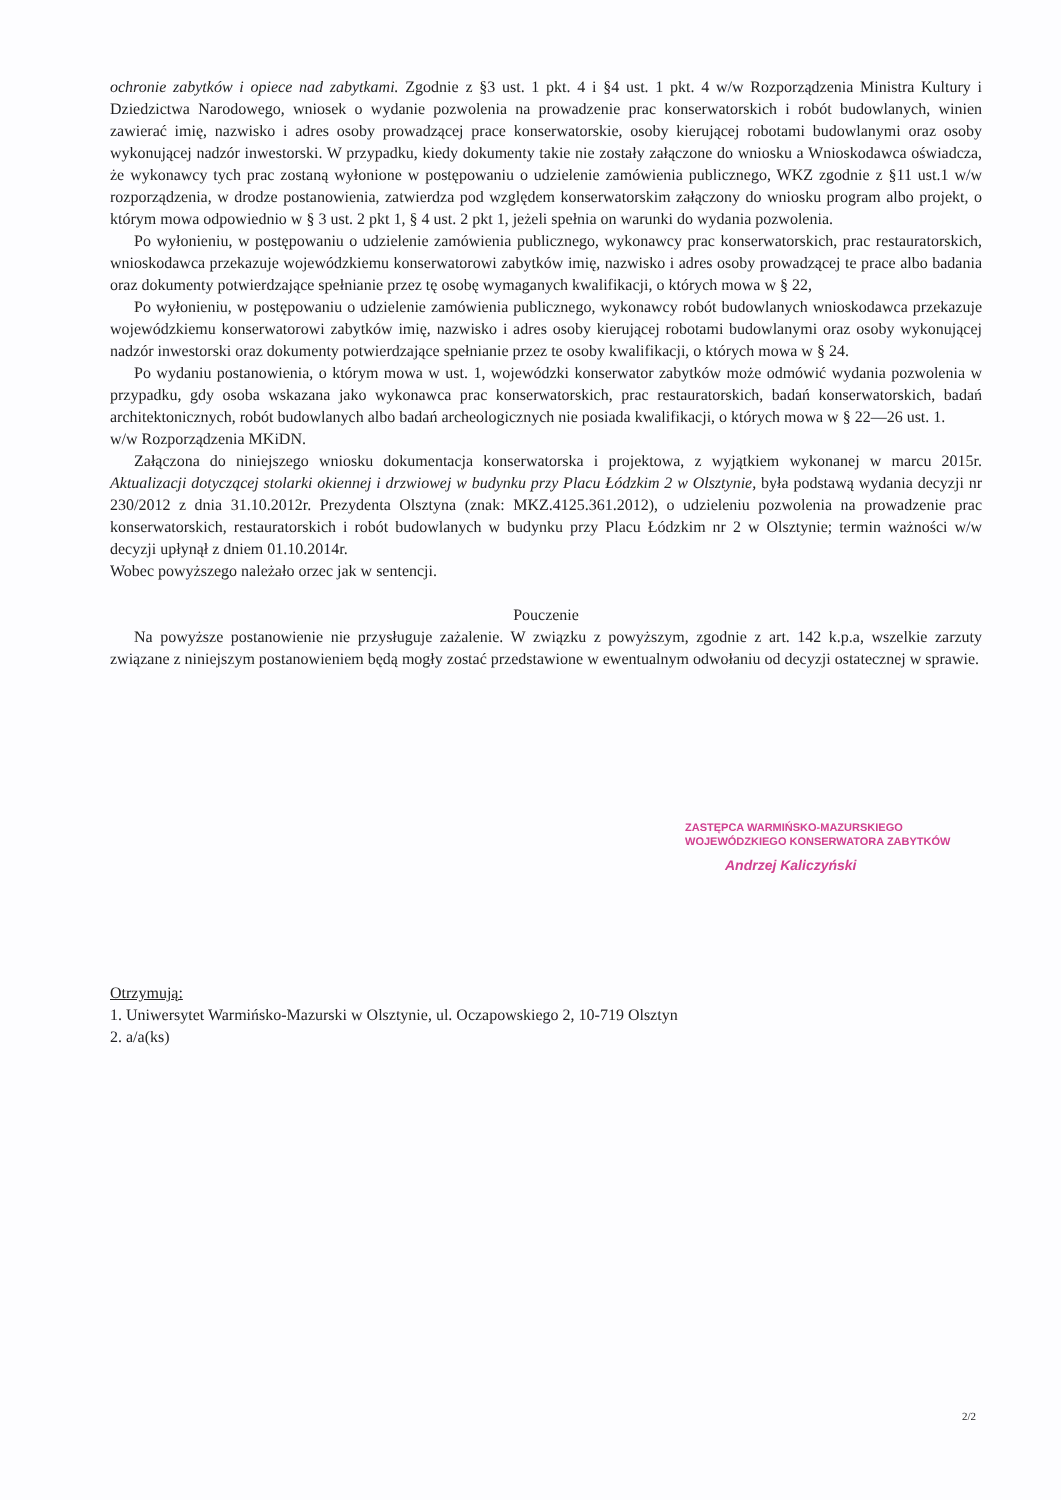ochronie zabytków i opiece nad zabytkami. Zgodnie z §3 ust. 1 pkt. 4 i §4 ust. 1 pkt. 4 w/w Rozporządzenia Ministra Kultury i Dziedzictwa Narodowego, wniosek o wydanie pozwolenia na prowadzenie prac konserwatorskich i robót budowlanych, winien zawierać imię, nazwisko i adres osoby prowadzącej prace konserwatorskie, osoby kierującej robotami budowlanymi oraz osoby wykonującej nadzór inwestorski. W przypadku, kiedy dokumenty takie nie zostały załączone do wniosku a Wnioskodawca oświadcza, że wykonawcy tych prac zostaną wyłonione w postępowaniu o udzielenie zamówienia publicznego, WKZ zgodnie z §11 ust.1 w/w rozporządzenia, w drodze postanowienia, zatwierdza pod względem konserwatorskim załączony do wniosku program albo projekt, o którym mowa odpowiednio w § 3 ust. 2 pkt 1, § 4 ust. 2 pkt 1, jeżeli spełnia on warunki do wydania pozwolenia.
Po wyłonieniu, w postępowaniu o udzielenie zamówienia publicznego, wykonawcy prac konserwatorskich, prac restauratorskich, wnioskodawca przekazuje wojewódzkiemu konserwatorowi zabytków imię, nazwisko i adres osoby prowadzącej te prace albo badania oraz dokumenty potwierdzające spełnianie przez tę osobę wymaganych kwalifikacji, o których mowa w § 22,
Po wyłonieniu, w postępowaniu o udzielenie zamówienia publicznego, wykonawcy robót budowlanych wnioskodawca przekazuje wojewódzkiemu konserwatorowi zabytków imię, nazwisko i adres osoby kierującej robotami budowlanymi oraz osoby wykonującej nadzór inwestorski oraz dokumenty potwierdzające spełnianie przez te osoby kwalifikacji, o których mowa w § 24.
Po wydaniu postanowienia, o którym mowa w ust. 1, wojewódzki konserwator zabytków może odmówić wydania pozwolenia w przypadku, gdy osoba wskazana jako wykonawca prac konserwatorskich, prac restauratorskich, badań konserwatorskich, badań architektonicznych, robót budowlanych albo badań archeologicznych nie posiada kwalifikacji, o których mowa w § 22—26 ust. 1.
w/w Rozporządzenia MKiDN.
Załączona do niniejszego wniosku dokumentacja konserwatorska i projektowa, z wyjątkiem wykonanej w marcu 2015r. Aktualizacji dotyczącej stolarki okiennej i drzwiowej w budynku przy Placu Łódzkim 2 w Olsztynie, była podstawą wydania decyzji nr 230/2012 z dnia 31.10.2012r. Prezydenta Olsztyna (znak: MKZ.4125.361.2012), o udzieleniu pozwolenia na prowadzenie prac konserwatorskich, restauratorskich i robót budowlanych w budynku przy Placu Łódzkim nr 2 w Olsztynie; termin ważności w/w decyzji upłynął z dniem 01.10.2014r.
Wobec powyższego należało orzec jak w sentencji.
Pouczenie
Na powyższe postanowienie nie przysługuje zażalenie. W związku z powyższym, zgodnie z art. 142 k.p.a, wszelkie zarzuty związane z niniejszym postanowieniem będą mogły zostać przedstawione w ewentualnym odwołaniu od decyzji ostatecznej w sprawie.
ZASTĘPCA WARMIŃSKO-MAZURSKIEGO
WOJEWÓDZKIEGO KONSERWATORA ZABYTKÓW
Andrzej Kaliczyński
Otrzymują:
1. Uniwersytet Warmińsko-Mazurski w Olsztynie, ul. Oczapowskiego 2, 10-719 Olsztyn
2. a/a(ks)
2/2